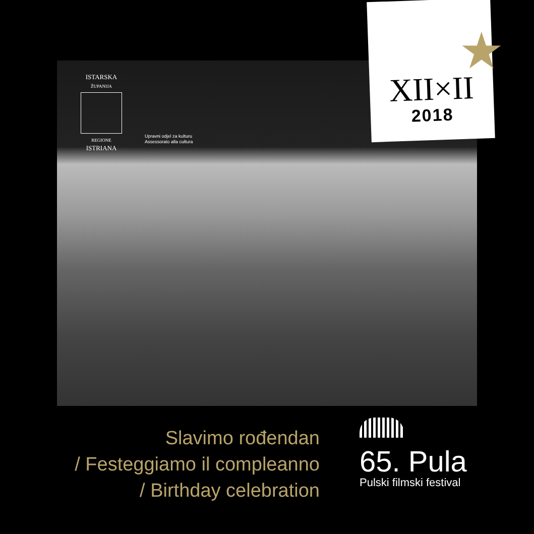ISTARSKA
ŽUPANIJA
REGIONE
ISTRIANA
Upravni odjel za kulturu
Assessorato alla cultura
XII×II
2018
★
Slavimo rođendan
/ Festeggiamo il compleanno
/ Birthday celebration
65. Pula
Pulski filmski festival